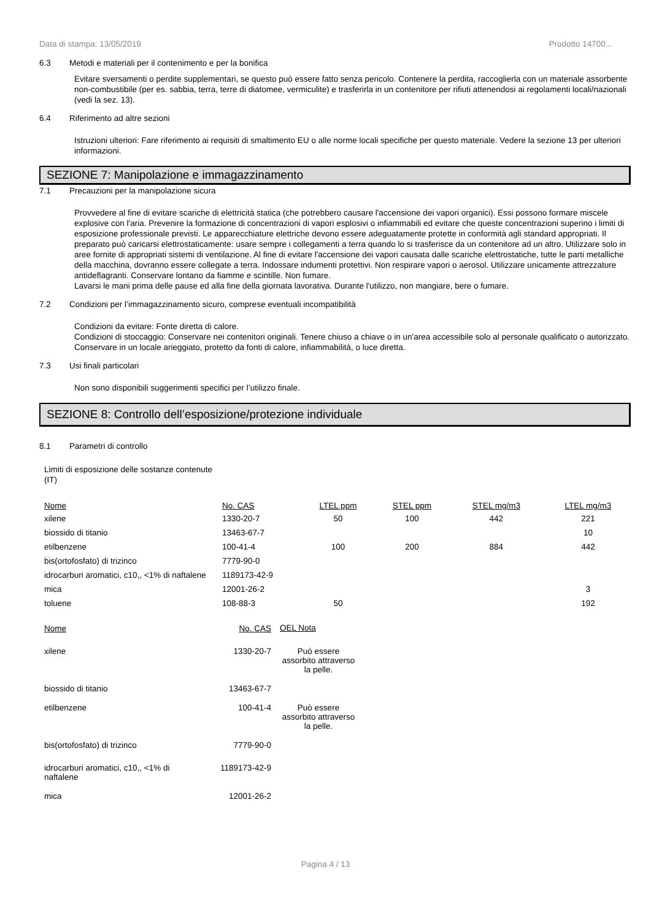Data di stampa: 13/05/2019 Prodotto 14700...
6.3 Metodi e materiali per il contenimento e per la bonifica
Evitare sversamenti o perdite supplementari, se questo può essere fatto senza pericolo. Contenere la perdita, raccoglierla con un materiale assorbente non-combustibile (per es. sabbia, terra, terre di diatomee, vermiculite) e trasferirla in un contenitore per rifiuti attenendosi ai regolamenti locali/nazionali (vedi la sez. 13).
6.4 Riferimento ad altre sezioni
Istruzioni ulteriori: Fare riferimento ai requisiti di smaltimento EU o alle norme locali specifiche per questo materiale. Vedere la sezione 13 per ulteriori informazioni.
SEZIONE 7: Manipolazione e immagazzinamento
7.1 Precauzioni per la manipolazione sicura
Provvedere al fine di evitare scariche di elettricità statica (che potrebbero causare l'accensione dei vapori organici). Essi possono formare miscele explosive con l'aria. Prevenire la formazione di concentrazioni di vapori esplosivi o infiammabili ed evitare che queste concentrazioni superino i limiti di esposizione professionale previsti. Le apparecchiature elettriche devono essere adeguatamente protette in conformità agli standard appropriati. Il preparato può caricarsi elettrostaticamente: usare sempre i collegamenti a terra quando lo si trasferisce da un contenitore ad un altro. Utilizzare solo in aree fornite di appropriati sistemi di ventilazione. Al fine di evitare l'accensione dei vapori causata dalle scariche elettrostatiche, tutte le parti metalliche della macchina, dovranno essere collegate a terra. Indossare indumenti protettivi. Non respirare vapori o aerosol. Utilizzare unicamente attrezzature antideflagranti. Conservare lontano da fiamme e scintille. Non fumare.
Lavarsi le mani prima delle pause ed alla fine della giornata lavorativa. Durante l'utilizzo, non mangiare, bere o fumare.
7.2 Condizioni per l’immagazzinamento sicuro, comprese eventuali incompatibilità
Condizioni da evitare: Fonte diretta di calore.
Condizioni di stoccaggio: Conservare nei contenitori originali. Tenere chiuso a chiave o in un'area accessibile solo al personale qualificato o autorizzato. Conservare in un locale arieggiato, protetto da fonti di calore, infiammabilità, o luce diretta.
7.3 Usi finali particolari
Non sono disponibili suggerimenti specifici per l’utilizzo finale.
SEZIONE 8: Controllo dell’esposizione/protezione individuale
8.1 Parametri di controllo
Limiti di esposizione delle sostanze contenute
(IT)
| Nome | No. CAS | LTEL ppm | STEL ppm | STEL mg/m3 | LTEL mg/m3 |
| --- | --- | --- | --- | --- | --- |
| xilene | 1330-20-7 | 50 | 100 | 442 | 221 |
| biossido di titanio | 13463-67-7 | | | | 10 |
| etilbenzene | 100-41-4 | 100 | 200 | 884 | 442 |
| bis(ortofosfato) di trizinco | 7779-90-0 | | | | |
| idrocarburi aromatici, c10,, <1% di naftalene | 1189173-42-9 | | | | |
| mica | 12001-26-2 | | | | 3 |
| toluene | 108-88-3 | 50 | | | 192 |
| Nome | No. CAS | OEL Nota |
| --- | --- | --- |
| xilene | 1330-20-7 | Può essere assorbito attraverso la pelle. |
| biossido di titanio | 13463-67-7 | |
| etilbenzene | 100-41-4 | Può essere assorbito attraverso la pelle. |
| bis(ortofosfato) di trizinco | 7779-90-0 | |
| idrocarburi aromatici, c10,, <1% di naftalene | 1189173-42-9 | |
| mica | 12001-26-2 | |
Pagina 4 / 13